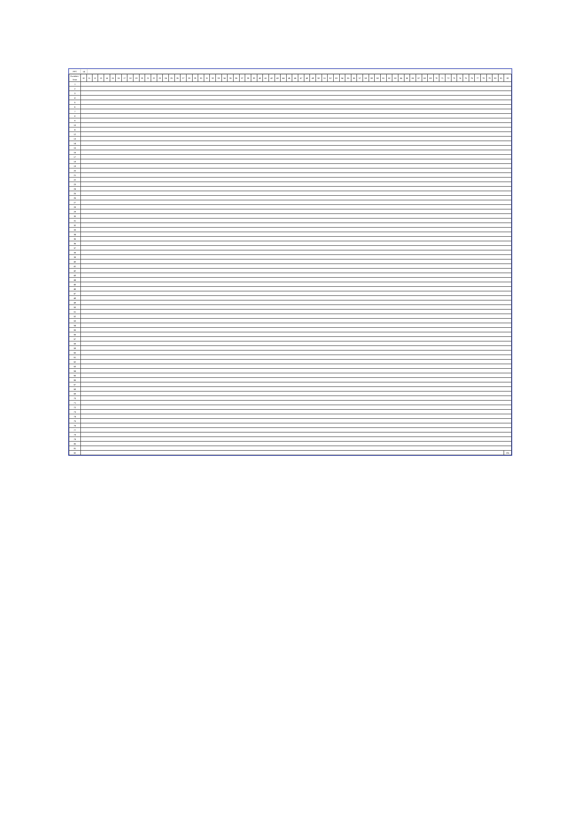| PPT | 14 | |
| Duration / Term | 10 | 11 | 12 | 13 | 14 | 15 | 16 | 17 | 18 | 19 | 20 | 21 | 22 | 23 | 24 | 25 | 26 | 27 | 28 | 29 | 30 | 31 | 32 | 33 | 34 | 35 | 36 | 37 | 38 | 39 | 40 | 41 | 42 | 43 | 44 | 45 | 46 | 47 | 48 | 49 | 50 | 51 | 52 | 53 | 54 | 55 | 56 | 57 | 58 | 59 | 60 | 61 | 62 | 63 | 64 | 65 | 66 | 67 | 68 | 69 | 70 | 71 | 72 | 73 | 74 | 75 | 76 | 77 | 78 | 79 | 80 | 81 | 82 |
| --- | --- | --- | --- | --- | --- | --- | --- | --- | --- | --- | --- | --- | --- | --- | --- | --- | --- | --- | --- | --- | --- | --- | --- | --- | --- | --- | --- | --- | --- | --- | --- | --- | --- | --- | --- | --- | --- | --- | --- | --- | --- | --- | --- | --- | --- | --- | --- | --- | --- | --- | --- | --- | --- | --- | --- | --- | --- | --- | --- | --- | --- | --- | --- | --- | --- | --- | --- | --- | --- | --- | --- | --- | --- |
| 1 | | | | | | | | | | | | | | | | | | | | | | | | | | | | | | | | | | | | | | | | | | | | | | | | | | | | | | | | | | | | | | | | | | | | | | | | | |
| 2 | | | | | | | | | | | | | | | | | | | | | | | | | | | | | | | | | | | | | | | | | | | | | | | | | | | | | | | | | | | | | | | | | | | | | | | | | |
| 3 | | | | | | | | | | | | | | | | | | | | | | | | | | | | | | | | | | | | | | | | | | | | | | | | | | | | | | | | | | | | | | | | | | | | | | | | | |
| 4 | | | | | | | | | | | | | | | | | | | | | | | | | | | | | | | | | | | | | | | | | | | | | | | | | | | | | | | | | | | | | | | | | | | | | | | | | |
| 5 | | | | | | | | | | | | | | | | | | | | | | | | | | | | | | | | | | | | | | | | | | | | | | | | | | | | | | | | | | | | | | | | | | | | | | | | | |
| 6 | | | | | | | | | | | | | | | | | | | | | | | | | | | | | | | | | | | | | | | | | | | | | | | | | | | | | | | | | | | | | | | | | | | | | | | | | |
| 7 | | | | | | | | | | | | | | | | | | | | | | | | | | | | | | | | | | | | | | | | | | | | | | | | | | | | | | | | | | | | | | | | | | | | | | | | | |
| 8 | | | | | | | | | | | | | | | | | | | | | | | | | | | | | | | | | | | | | | | | | | | | | | | | | | | | | | | | | | | | | | | | | | | | | | | | | |
| 9 | | | | | | | | | | | | | | | | | | | | | | | | | | | | | | | | | | | | | | | | | | | | | | | | | | | | | | | | | | | | | | | | | | | | | | | | | |
| 10 | | | | | | | | | | | | | | | | | | | | | | | | | | | | | | | | | | | | | | | | | | | | | | | | | | | | | | | | | | | | | | | | | | | | | | | | | |
| 11 | | | | | | | | | | | | | | | | | | | | | | | | | | | | | | | | | | | | | | | | | | | | | | | | | | | | | | | | | | | | | | | | | | | | | | | | | |
| 12 | | | | | | | | | | | | | | | | | | | | | | | | | | | | | | | | | | | | | | | | | | | | | | | | | | | | | | | | | | | | | | | | | | | | | | | | | |
| 13 | | | | | | | | | | | | | | | | | | | | | | | | | | | | | | | | | | | | | | | | | | | | | | | | | | | | | | | | | | | | | | | | | | | | | | | | | |
| 14 | | | | | | | | | | | | | | | | | | | | | | | | | | | | | | | | | | | | | | | | | | | | | | | | | | | | | | | | | | | | | | | | | | | | | | | | | |
| 15 | | | | | | | | | | | | | | | | | | | | | | | | | | | | | | | | | | | | | | | | | | | | | | | | | | | | | | | | | | | | | | | | | | | | | | | | | |
| 16 | | | | | | | | | | | | | | | | | | | | | | | | | | | | | | | | | | | | | | | | | | | | | | | | | | | | | | | | | | | | | | | | | | | | | | | | | |
| 17 | | | | | | | | | | | | | | | | | | | | | | | | | | | | | | | | | | | | | | | | | | | | | | | | | | | | | | | | | | | | | | | | | | | | | | | | | |
| 18 | | | | | | | | | | | | | | | | | | | | | | | | | | | | | | | | | | | | | | | | | | | | | | | | | | | | | | | | | | | | | | | | | | | | | | | | | |
| 19 | | | | | | | | | | | | | | | | | | | | | | | | | | | | | | | | | | | | | | | | | | | | | | | | | | | | | | | | | | | | | | | | | | | | | | | | | |
| 20 | | | | | | | | | | | | | | | | | | | | | | | | | | | | | | | | | | | | | | | | | | | | | | | | | | | | | | | | | | | | | | | | | | | | | | | | | |
| 21 | | | | | | | | | | | | | | | | | | | | | | | | | | | | | | | | | | | | | | | | | | | | | | | | | | | | | | | | | | | | | | | | | | | | | | | | | |
| 22 | | | | | | | | | | | | | | | | | | | | | | | | | | | | | | | | | | | | | | | | | | | | | | | | | | | | | | | | | | | | | | | | | | | | | | | | | |
| 23 | | | | | | | | | | | | | | | | | | | | | | | | | | | | | | | | | | | | | | | | | | | | | | | | | | | | | | | | | | | | | | | | | | | | | | | | | |
| 24 | | | | | | | | | | | | | | | | | | | | | | | | | | | | | | | | | | | | | | | | | | | | | | | | | | | | | | | | | | | | | | | | | | | | | | | | | |
| 25 | | | | | | | | | | | | | | | | | | | | | | | | | | | | | | | | | | | | | | | | | | | | | | | | | | | | | | | | | | | | | | | | | | | | | | | | | |
| 26 | | | | | | | | | | | | | | | | | | | | | | | | | | | | | | | | | | | | | | | | | | | | | | | | | | | | | | | | | | | | | | | | | | | | | | | | | |
| 27 | | | | | | | | | | | | | | | | | | | | | | | | | | | | | | | | | | | | | | | | | | | | | | | | | | | | | | | | | | | | | | | | | | | | | | | | | |
| 28 | | | | | | | | | | | | | | | | | | | | | | | | | | | | | | | | | | | | | | | | | | | | | | | | | | | | | | | | | | | | | | | | | | | | | | | | | |
| 29 | | | | | | | | | | | | | | | | | | | | | | | | | | | | | | | | | | | | | | | | | | | | | | | | | | | | | | | | | | | | | | | | | | | | | | | | | |
| 30 | | | | | | | | | | | | | | | | | | | | | | | | | | | | | | | | | | | | | | | | | | | | | | | | | | | | | | | | | | | | | | | | | | | | | | | | | |
| 31 | | | | | | | | | | | | | | | | | | | | | | | | | | | | | | | | | | | | | | | | | | | | | | | | | | | | | | | | | | | | | | | | | | | | | | | | | |
| 32 | | | | | | | | | | | | | | | | | | | | | | | | | | | | | | | | | | | | | | | | | | | | | | | | | | | | | | | | | | | | | | | | | | | | | | | | | |
| 33 | | | | | | | | | | | | | | | | | | | | | | | | | | | | | | | | | | | | | | | | | | | | | | | | | | | | | | | | | | | | | | | | | | | | | | | | | |
| 34 | | | | | | | | | | | | | | | | | | | | | | | | | | | | | | | | | | | | | | | | | | | | | | | | | | | | | | | | | | | | | | | | | | | | | | | | | |
| 35 | | | | | | | | | | | | | | | | | | | | | | | | | | | | | | | | | | | | | | | | | | | | | | | | | | | | | | | | | | | | | | | | | | | | | | | | | |
| 36 | | | | | | | | | | | | | | | | | | | | | | | | | | | | | | | | | | | | | | | | | | | | | | | | | | | | | | | | | | | | | | | | | | | | | | | | | |
| 37 | | | | | | | | | | | | | | | | | | | | | | | | | | | | | | | | | | | | | | | | | | | | | | | | | | | | | | | | | | | | | | | | | | | | | | | | | |
| 38 | | | | | | | | | | | | | | | | | | | | | | | | | | | | | | | | | | | | | | | | | | | | | | | | | | | | | | | | | | | | | | | | | | | | | | | | | |
| 39 | | | | | | | | | | | | | | | | | | | | | | | | | | | | | | | | | | | | | | | | | | | | | | | | | | | | | | | | | | | | | | | | | | | | | | | | | |
| 40 | | | | | | | | | | | | | | | | | | | | | | | | | | | | | | | | | | | | | | | | | | | | | | | | | | | | | | | | | | | | | | | | | | | | | | | | | |
| 41 | | | | | | | | | | | | | | | | | | | | | | | | | | | | | | | | | | | | | | | | | | | | | | | | | | | | | | | | | | | | | | | | | | | | | | | | | |
| 42 | | | | | | | | | | | | | | | | | | | | | | | | | | | | | | | | | | | | | | | | | | | | | | | | | | | | | | | | | | | | | | | | | | | | | | | | | |
| 43 | | | | | | | | | | | | | | | | | | | | | | | | | | | | | | | | | | | | | | | | | | | | | | | | | | | | | | | | | | | | | | | | | | | | | | | | | |
| 44 | | | | | | | | | | | | | | | | | | | | | | | | | | | | | | | | | | | | | | | | | | | | | | | | | | | | | | | | | | | | | | | | | | | | | | | | | |
| 45 | | | | | | | | | | | | | | | | | | | | | | | | | | | | | | | | | | | | | | | | | | | | | | | | | | | | | | | | | | | | | | | | | | | | | | | | | |
| 46 | | | | | | | | | | | | | | | | | | | | | | | | | | | | | | | | | | | | | | | | | | | | | | | | | | | | | | | | | | | | | | | | | | | | | | | | | |
| 47 | | | | | | | | | | | | | | | | | | | | | | | | | | | | | | | | | | | | | | | | | | | | | | | | | | | | | | | | | | | | | | | | | | | | | | | | | |
| 48 | | | | | | | | | | | | | | | | | | | | | | | | | | | | | | | | | | | | | | | | | | | | | | | | | | | | | | | | | | | | | | | | | | | | | | | | | |
| 49 | | | | | | | | | | | | | | | | | | | | | | | | | | | | | | | | | | | | | | | | | | | | | | | | | | | | | | | | | | | | | | | | | | | | | | | | | |
| 50 | | | | | | | | | | | | | | | | | | | | | | | | | | | | | | | | | | | | | | | | | | | | | | | | | | | | | | | | | | | | | | | | | | | | | | | | | |
| 51 | | | | | | | | | | | | | | | | | | | | | | | | | | | | | | | | | | | | | | | | | | | | | | | | | | | | | | | | | | | | | | | | | | | | | | | | | |
| 52 | | | | | | | | | | | | | | | | | | | | | | | | | | | | | | | | | | | | | | | | | | | | | | | | | | | | | | | | | | | | | | | | | | | | | | | | | |
| 53 | | | | | | | | | | | | | | | | | | | | | | | | | | | | | | | | | | | | | | | | | | | | | | | | | | | | | | | | | | | | | | | | | | | | | | | | | |
| 54 | | | | | | | | | | | | | | | | | | | | | | | | | | | | | | | | | | | | | | | | | | | | | | | | | | | | | | | | | | | | | | | | | | | | | | | | | |
| 55 | | | | | | | | | | | | | | | | | | | | | | | | | | | | | | | | | | | | | | | | | | | | | | | | | | | | | | | | | | | | | | | | | | | | | | | | | |
| 56 | | | | | | | | | | | | | | | | | | | | | | | | | | | | | | | | | | | | | | | | | | | | | | | | | | | | | | | | | | | | | | | | | | | | | | | | | |
| 57 | | | | | | | | | | | | | | | | | | | | | | | | | | | | | | | | | | | | | | | | | | | | | | | | | | | | | | | | | | | | | | | | | | | | | | | | | |
| 58 | | | | | | | | | | | | | | | | | | | | | | | | | | | | | | | | | | | | | | | | | | | | | | | | | | | | | | | | | | | | | | | | | | | | | | | | | |
| 59 | | | | | | | | | | | | | | | | | | | | | | | | | | | | | | | | | | | | | | | | | | | | | | | | | | | | | | | | | | | | | | | | | | | | | | | | | |
| 60 | | | | | | | | | | | | | | | | | | | | | | | | | | | | | | | | | | | | | | | | | | | | | | | | | | | | | | | | | | | | | | | | | | | | | | | | | |
| 61 | | | | | | | | | | | | | | | | | | | | | | | | | | | | | | | | | | | | | | | | | | | | | | | | | | | | | | | | | | | | | | | | | | | | | | | | | |
| 62 | | | | | | | | | | | | | | | | | | | | | | | | | | | | | | | | | | | | | | | | | | | | | | | | | | | | | | | | | | | | | | | | | | | | | | | | | |
| 63 | | | | | | | | | | | | | | | | | | | | | | | | | | | | | | | | | | | | | | | | | | | | | | | | | | | | | | | | | | | | | | | | | | | | | | | | | |
| 64 | | | | | | | | | | | | | | | | | | | | | | | | | | | | | | | | | | | | | | | | | | | | | | | | | | | | | | | | | | | | | | | | | | | | | | | | | |
| 65 | | | | | | | | | | | | | | | | | | | | | | | | | | | | | | | | | | | | | | | | | | | | | | | | | | | | | | | | | | | | | | | | | | | | | | | | | |
| 66 | | | | | | | | | | | | | | | | | | | | | | | | | | | | | | | | | | | | | | | | | | | | | | | | | | | | | | | | | | | | | | | | | | | | | | | | | |
| 67 | | | | | | | | | | | | | | | | | | | | | | | | | | | | | | | | | | | | | | | | | | | | | | | | | | | | | | | | | | | | | | | | | | | | | | | | | |
| 68 | | | | | | | | | | | | | | | | | | | | | | | | | | | | | | | | | | | | | | | | | | | | | | | | | | | | | | | | | | | | | | | | | | | | | | | | | |
| 69 | | | | | | | | | | | | | | | | | | | | | | | | | | | | | | | | | | | | | | | | | | | | | | | | | | | | | | | | | | | | | | | | | | | | | | | | | |
| 70 | | | | | | | | | | | | | | | | | | | | | | | | | | | | | | | | | | | | | | | | | | | | | | | | | | | | | | | | | | | | | | | | | | | | | | | | | |
| 71 | | | | | | | | | | | | | | | | | | | | | | | | | | | | | | | | | | | | | | | | | | | | | | | | | | | | | | | | | | | | | | | | | | | | | | | | | |
| 72 | | | | | | | | | | | | | | | | | | | | | | | | | | | | | | | | | | | | | | | | | | | | | | | | | | | | | | | | | | | | | | | | | | | | | | | | | |
| 73 | | | | | | | | | | | | | | | | | | | | | | | | | | | | | | | | | | | | | | | | | | | | | | | | | | | | | | | | | | | | | | | | | | | | | | | | | |
| 74 | | | | | | | | | | | | | | | | | | | | | | | | | | | | | | | | | | | | | | | | | | | | | | | | | | | | | | | | | | | | | | | | | | | | | | | | | |
| 75 | | | | | | | | | | | | | | | | | | | | | | | | | | | | | | | | | | | | | | | | | | | | | | | | | | | | | | | | | | | | | | | | | | | | | | | | | |
| 76 | | | | | | | | | | | | | | | | | | | | | | | | | | | | | | | | | | | | | | | | | | | | | | | | | | | | | | | | | | | | | | | | | | | | | | | | | |
| 77 | | | | | | | | | | | | | | | | | | | | | | | | | | | | | | | | | | | | | | | | | | | | | | | | | | | | | | | | | | | | | | | | | | | | | | | | | |
| 78 | | | | | | | | | | | | | | | | | | | | | | | | | | | | | | | | | | | | | | | | | | | | | | | | | | | | | | | | | | | | | | | | | | | | | | | | | |
| 79 | | | | | | | | | | | | | | | | | | | | | | | | | | | | | | | | | | | | | | | | | | | | | | | | | | | | | | | | | | | | | | | | | | | | | | | | | |
| 80 | | | | | | | | | | | | | | | | | | | | | | | | | | | | | | | | | | | | | | | | | | | | | | | | | | | | | | | | | | | | | | | | | | | | | | | | | |
| 81 | | | | | | | | | | | | | | | | | | | | | | | | | | | | | | | | | | | | | | | | | | | | | | | | | | | | | | | | | | | | | | | | | | | | | | | | | |
| 82 | | | | | | | | | | | | | | | | | | | | | | | | | | | | | | | | | | | | | | | | | | | | | | | | | | | | | | | | | | | | | | | | | | | | | | | | | 0% |